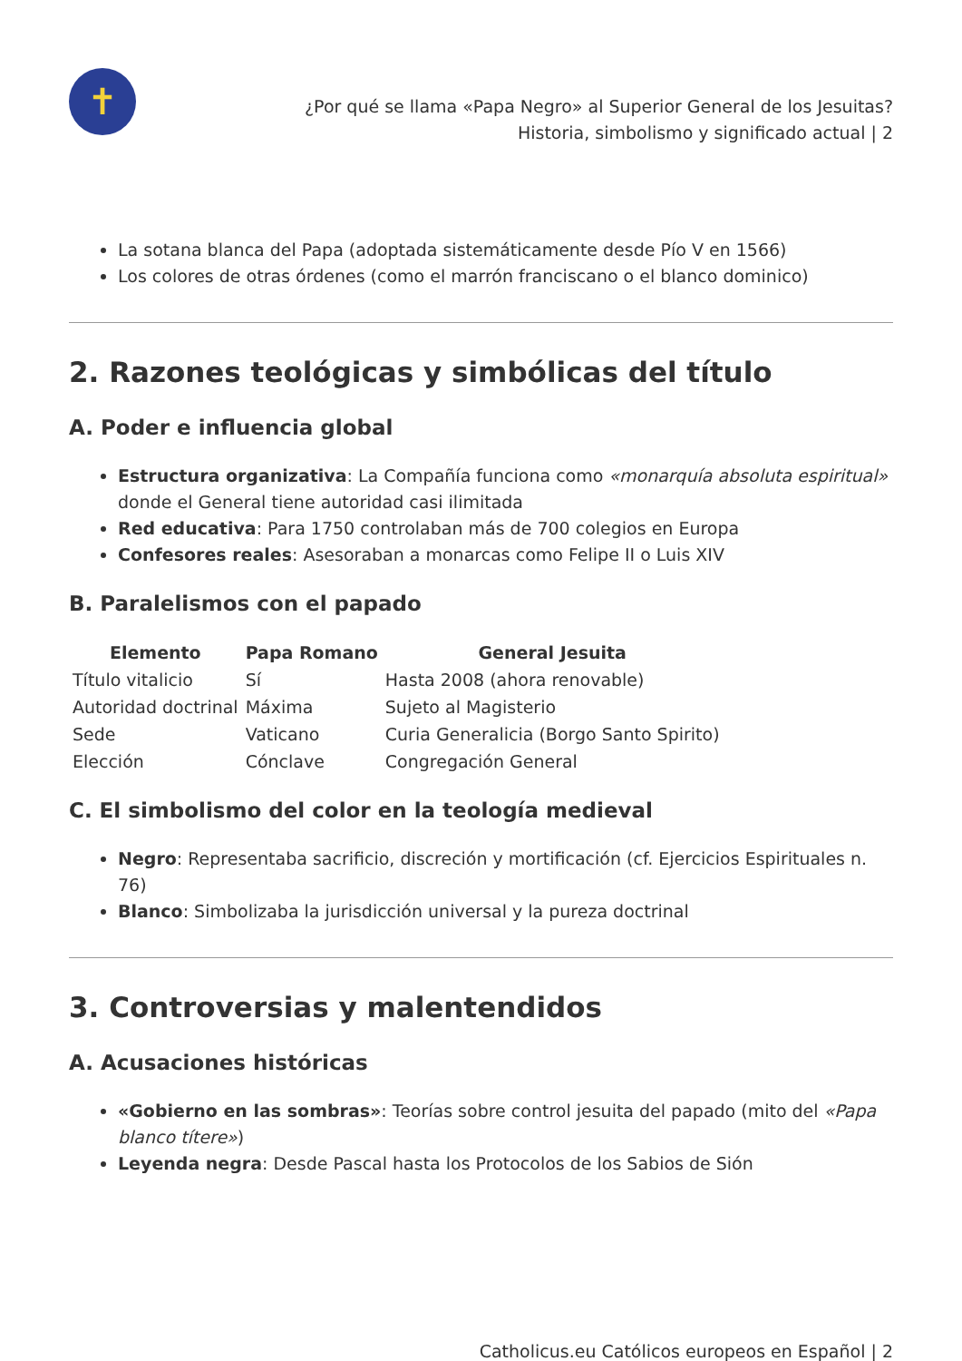✝
¿Por qué se llama «Papa Negro» al Superior General de los Jesuitas?
Historia, simbolismo y significado actual | 2
La sotana blanca del Papa (adoptada sistemáticamente desde Pío V en 1566)
Los colores de otras órdenes (como el marrón franciscano o el blanco dominico)
2. Razones teológicas y simbólicas del título
A. Poder e influencia global
Estructura organizativa: La Compañía funciona como «monarquía absoluta espiritual» donde el General tiene autoridad casi ilimitada
Red educativa: Para 1750 controlaban más de 700 colegios en Europa
Confesores reales: Asesoraban a monarcas como Felipe II o Luis XIV
B. Paralelismos con el papado
| Elemento | Papa Romano | General Jesuita |
| --- | --- | --- |
| Título vitalicio | Sí | Hasta 2008 (ahora renovable) |
| Autoridad doctrinal | Máxima | Sujeto al Magisterio |
| Sede | Vaticano | Curia Generalicia (Borgo Santo Spirito) |
| Elección | Cónclave | Congregación General |
C. El simbolismo del color en la teología medieval
Negro: Representaba sacrificio, discreción y mortificación (cf. Ejercicios Espirituales n. 76)
Blanco: Simbolizaba la jurisdicción universal y la pureza doctrinal
3. Controversias y malentendidos
A. Acusaciones históricas
«Gobierno en las sombras»: Teorías sobre control jesuita del papado (mito del «Papa blanco títere»)
Leyenda negra: Desde Pascal hasta los Protocolos de los Sabios de Sión
Catholicus.eu Católicos europeos en Español | 2